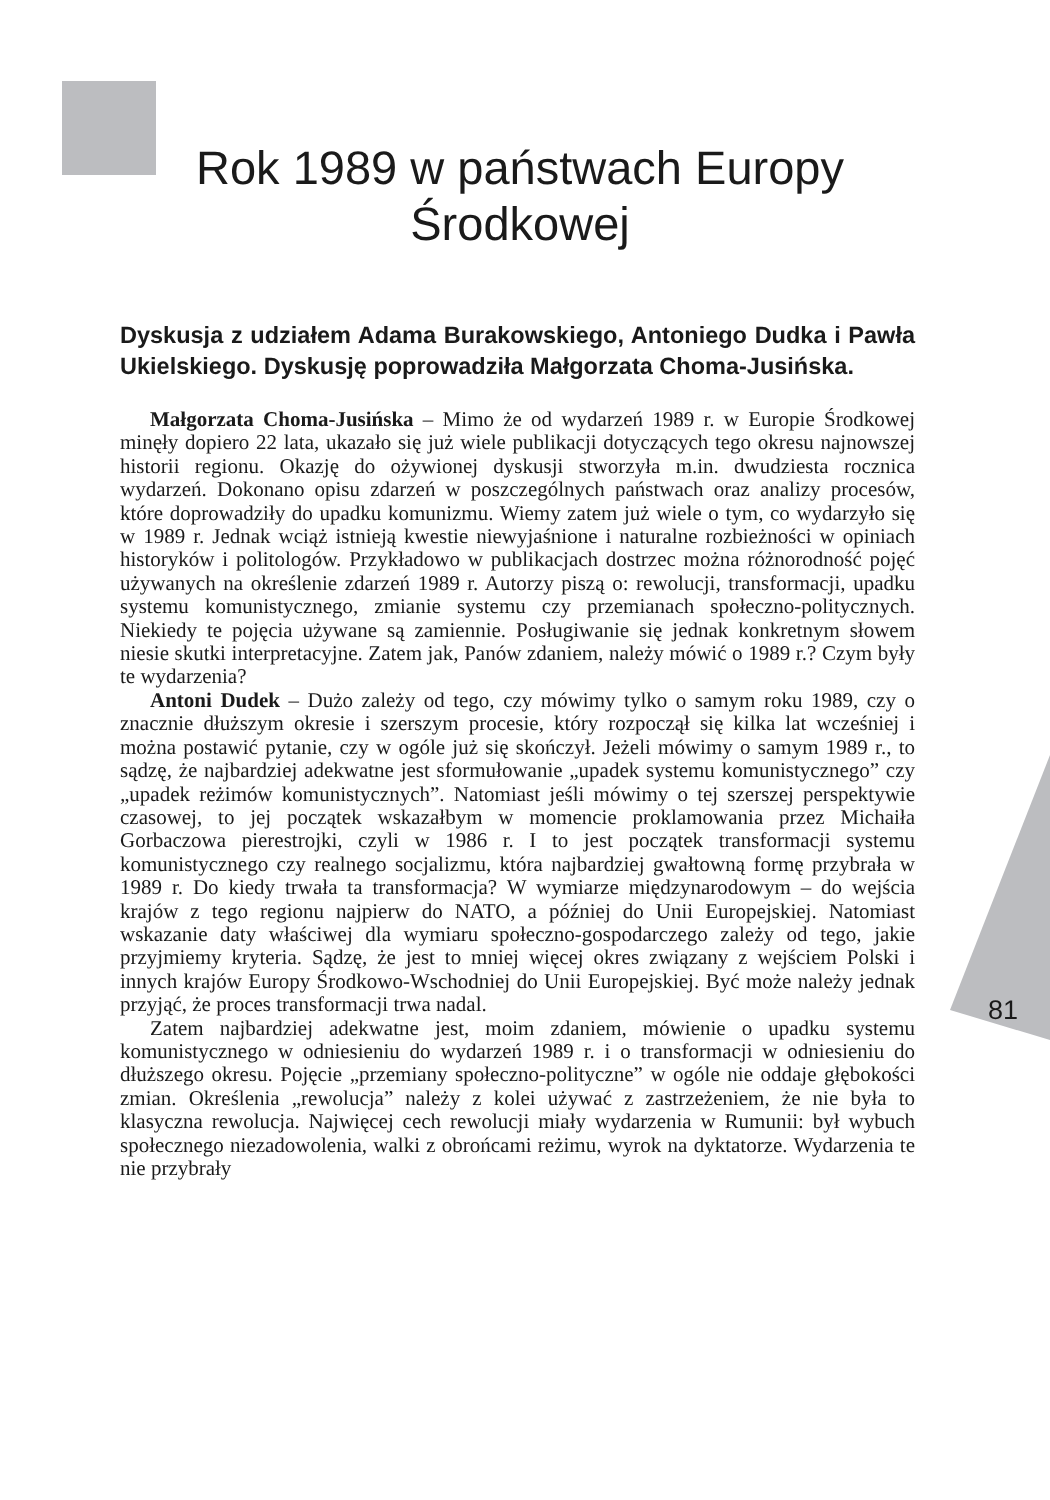Rok 1989 w państwach Europy Środkowej
Dyskusja z udziałem Adama Burakowskiego, Antoniego Dudka i Pawła Ukielskiego. Dyskusję poprowadziła Małgorzata Choma-Jusińska.
Małgorzata Choma-Jusińska – Mimo że od wydarzeń 1989 r. w Europie Środkowej minęły dopiero 22 lata, ukazało się już wiele publikacji dotyczących tego okresu najnowszej historii regionu. Okazję do ożywionej dyskusji stworzyła m.in. dwudziesta rocznica wydarzeń. Dokonano opisu zdarzeń w poszczególnych państwach oraz analizy procesów, które doprowadziły do upadku komunizmu. Wiemy zatem już wiele o tym, co wydarzyło się w 1989 r. Jednak wciąż istnieją kwestie niewyjaśnione i naturalne rozbieżności w opiniach historyków i politologów. Przykładowo w publikacjach dostrzec można różnorodność pojęć używanych na określenie zdarzeń 1989 r. Autorzy piszą o: rewolucji, transformacji, upadku systemu komunistycznego, zmianie systemu czy przemianach społeczno-politycznych. Niekiedy te pojęcia używane są zamiennie. Posługiwanie się jednak konkretnym słowem niesie skutki interpretacyjne. Zatem jak, Panów zdaniem, należy mówić o 1989 r.? Czym były te wydarzenia?
Antoni Dudek – Dużo zależy od tego, czy mówimy tylko o samym roku 1989, czy o znacznie dłuższym okresie i szerszym procesie, który rozpoczął się kilka lat wcześniej i można postawić pytanie, czy w ogóle już się skończył. Jeżeli mówimy o samym 1989 r., to sądzę, że najbardziej adekwatne jest sformułowanie „upadek systemu komunistycznego” czy „upadek reżimów komunistycznych”. Natomiast jeśli mówimy o tej szerszej perspektywie czasowej, to jej początek wskazałbym w momencie proklamowania przez Michaiła Gorbaczowa pierestrojki, czyli w 1986 r. I to jest początek transformacji systemu komunistycznego czy realnego socjalizmu, która najbardziej gwałtowną formę przybrała w 1989 r. Do kiedy trwała ta transformacja? W wymiarze międzynarodowym – do wejścia krajów z tego regionu najpierw do NATO, a później do Unii Europejskiej. Natomiast wskazanie daty właściwej dla wymiaru społeczno-gospodarczego zależy od tego, jakie przyjmiemy kryteria. Sądzę, że jest to mniej więcej okres związany z wejściem Polski i innych krajów Europy Środkowo-Wschodniej do Unii Europejskiej. Być może należy jednak przyjąć, że proces transformacji trwa nadal.
Zatem najbardziej adekwatne jest, moim zdaniem, mówienie o upadku systemu komunistycznego w odniesieniu do wydarzeń 1989 r. i o transformacji w odniesieniu do dłuższego okresu. Pojęcie „przemiany społeczno-polityczne” w ogóle nie oddaje głębokości zmian. Określenia „rewolucja” należy z kolei używać z zastrzeżeniem, że nie była to klasyczna rewolucja. Najwięcej cech rewolucji miały wydarzenia w Rumunii: był wybuch społecznego niezadowolenia, walki z obrońcami reżimu, wyrok na dyktatorze. Wydarzenia te nie przybrały
81